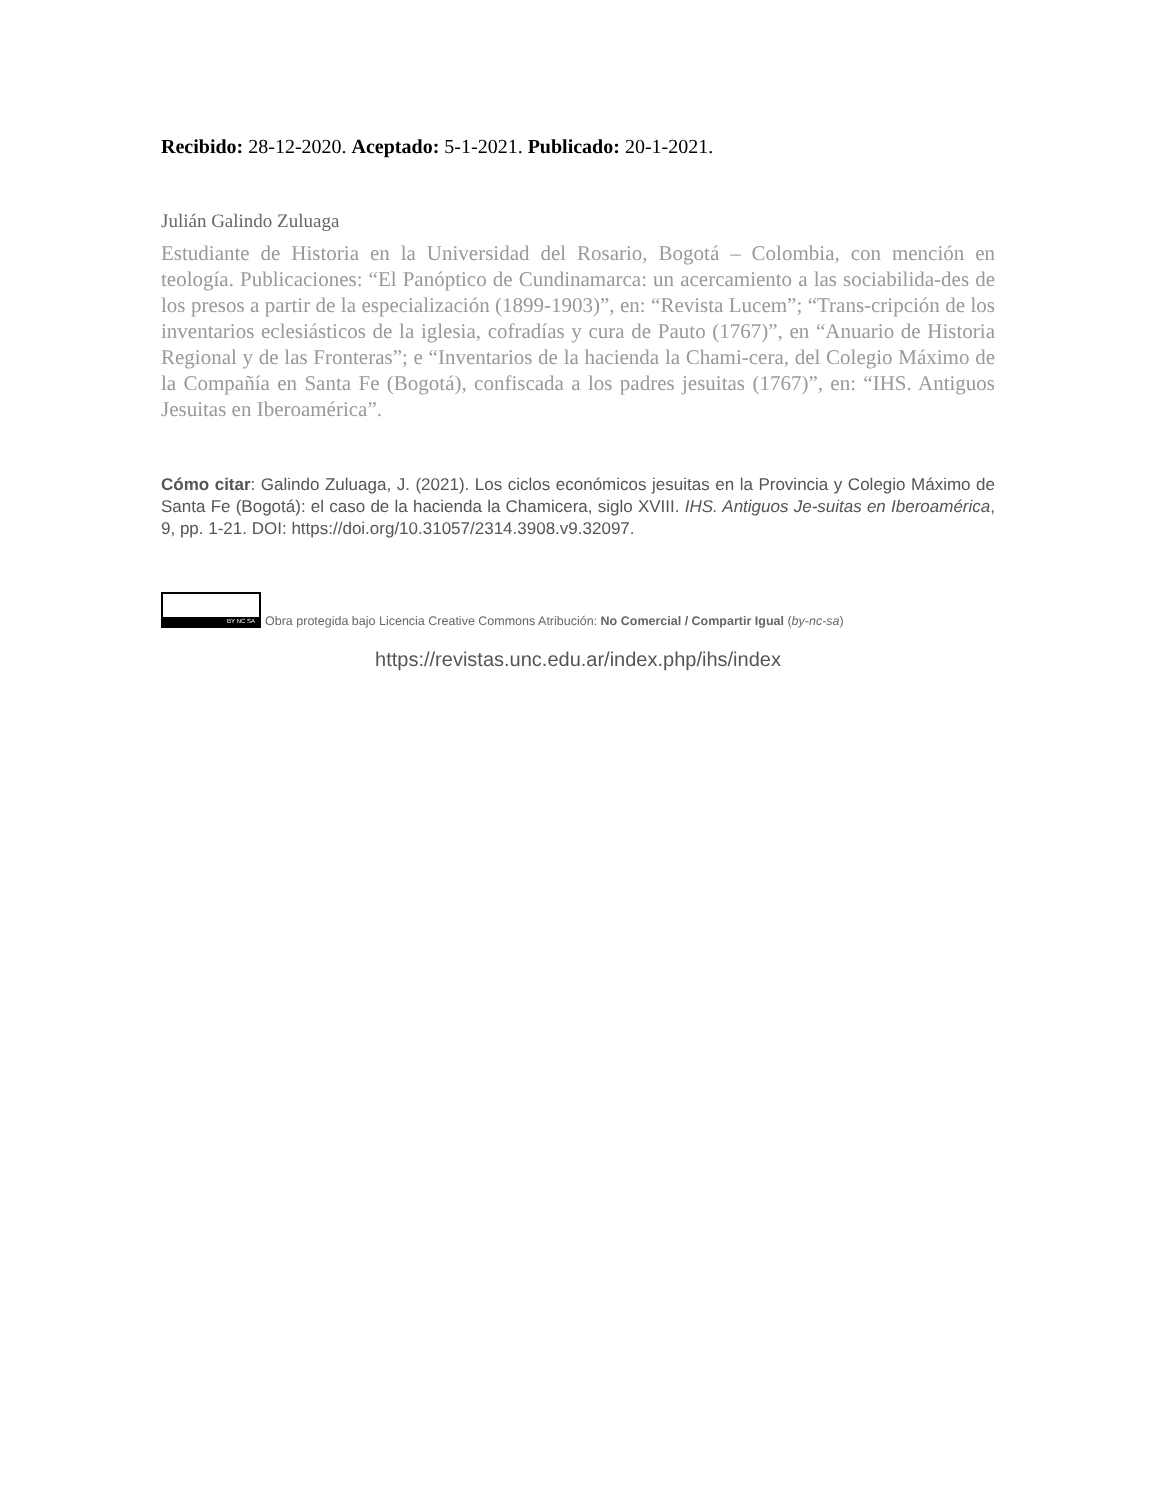Recibido: 28-12-2020. Aceptado: 5-1-2021. Publicado: 20-1-2021.
Julián Galindo Zuluaga
Estudiante de Historia en la Universidad del Rosario, Bogotá – Colombia, con mención en teología. Publicaciones: “El Panóptico de Cundinamarca: un acercamiento a las sociabilida-des de los presos a partir de la especialización (1899-1903)”, en: “Revista Lucem”; “Trans-cripción de los inventarios eclesiásticos de la iglesia, cofradías y cura de Pauto (1767)”, en “Anuario de Historia Regional y de las Fronteras”; e “Inventarios de la hacienda la Chami-cera, del Colegio Máximo de la Compañía en Santa Fe (Bogotá), confiscada a los padres jesuitas (1767)”, en: “IHS. Antiguos Jesuitas en Iberoamérica”.
Cómo citar: Galindo Zuluaga, J. (2021). Los ciclos económicos jesuitas en la Provincia y Colegio Máximo de Santa Fe (Bogotá): el caso de la hacienda la Chamicera, siglo XVIII. IHS. Antiguos Je-suitas en Iberoamérica, 9, pp. 1-21. DOI: https://doi.org/10.31057/2314.3908.v9.32097.
BY NC SA
Obra protegida bajo Licencia Creative Commons Atribución: No Comercial / Compartir Igual (by-nc-sa)
https://revistas.unc.edu.ar/index.php/ihs/index